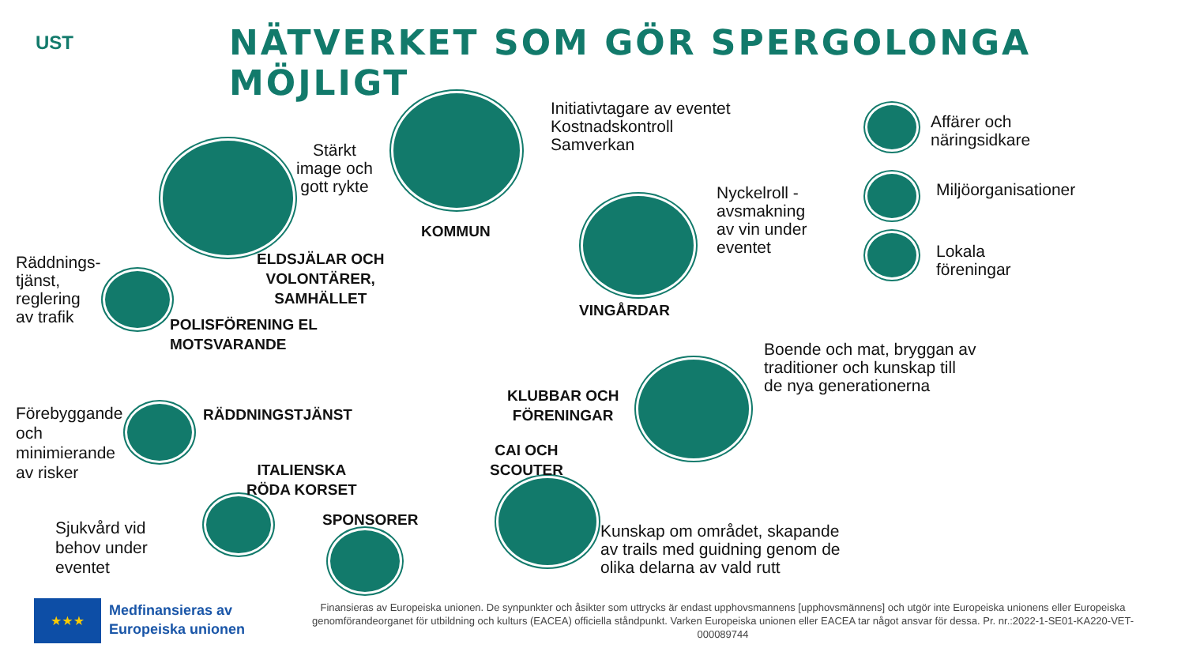UST
NÄTVERKET SOM GÖR SPERGOLONGA MÖJLIGT
Initiativtagare av eventet
Kostnadskontroll
Samverkan
Affärer och
näringsidkare
Miljöorganisationer
Lokala
föreningar
Stärkt
image och
gott rykte
KOMMUN
Nyckelroll -
avsmakning
av vin under
eventet
ELDSJÄLAR OCH
VOLONTÄRER,
SAMHÄLLET
Räddnings-
tjänst,
reglering
av trafik
VINGÅRDAR
POLISFÖRENING EL
MOTSVARANDE
Boende och mat, bryggan av
traditioner och kunskap till
de nya generationerna
KLUBBAR OCH
FÖRENINGAR
Förebyggande
och
minimierande
av risker
RÄDDNINGSTJÄNST
CAI OCH
SCOUTER
ITALIENSKA
RÖDA KORSET
Kunskap om området, skapande
av trails med guidning genom de
olika delarna av vald rutt
SPONSORER
Sjukvård vid
behov under
eventet
★★★
Medfinansieras av
Europeiska unionen
Finansieras av Europeiska unionen. De synpunkter och åsikter som uttrycks är endast upphovsmannens [upphovsmännens] och utgör inte Europeiska unionens eller Europeiska genomförandeorganet för utbildning och kulturs (EACEA) officiella ståndpunkt. Varken Europeiska unionen eller EACEA tar något ansvar för dessa. Pr. nr.:2022-1-SE01-KA220-VET-000089744